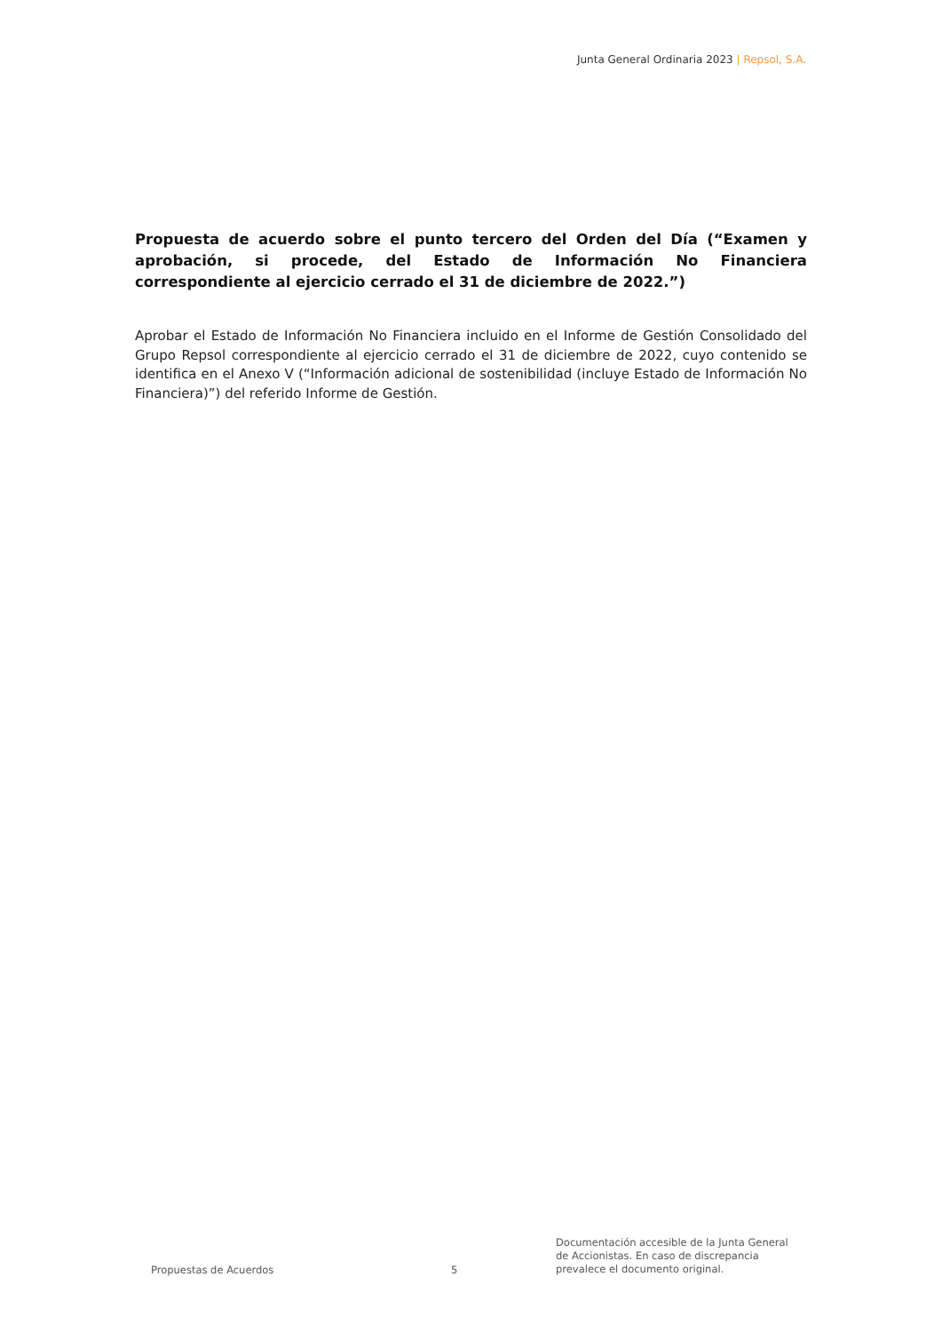Junta General Ordinaria 2023 | Repsol, S.A.
Propuesta de acuerdo sobre el punto tercero del Orden del Día (“Examen y aprobación, si procede, del Estado de Información No Financiera correspondiente al ejercicio cerrado el 31 de diciembre de 2022.”)
Aprobar el Estado de Información No Financiera incluido en el Informe de Gestión Consolidado del Grupo Repsol correspondiente al ejercicio cerrado el 31 de diciembre de 2022, cuyo contenido se identifica en el Anexo V (“Información adicional de sostenibilidad (incluye Estado de Información No Financiera)”) del referido Informe de Gestión.
Propuestas de Acuerdos
5
Documentación accesible de la Junta General
de Accionistas. En caso de discrepancia
prevalece el documento original.